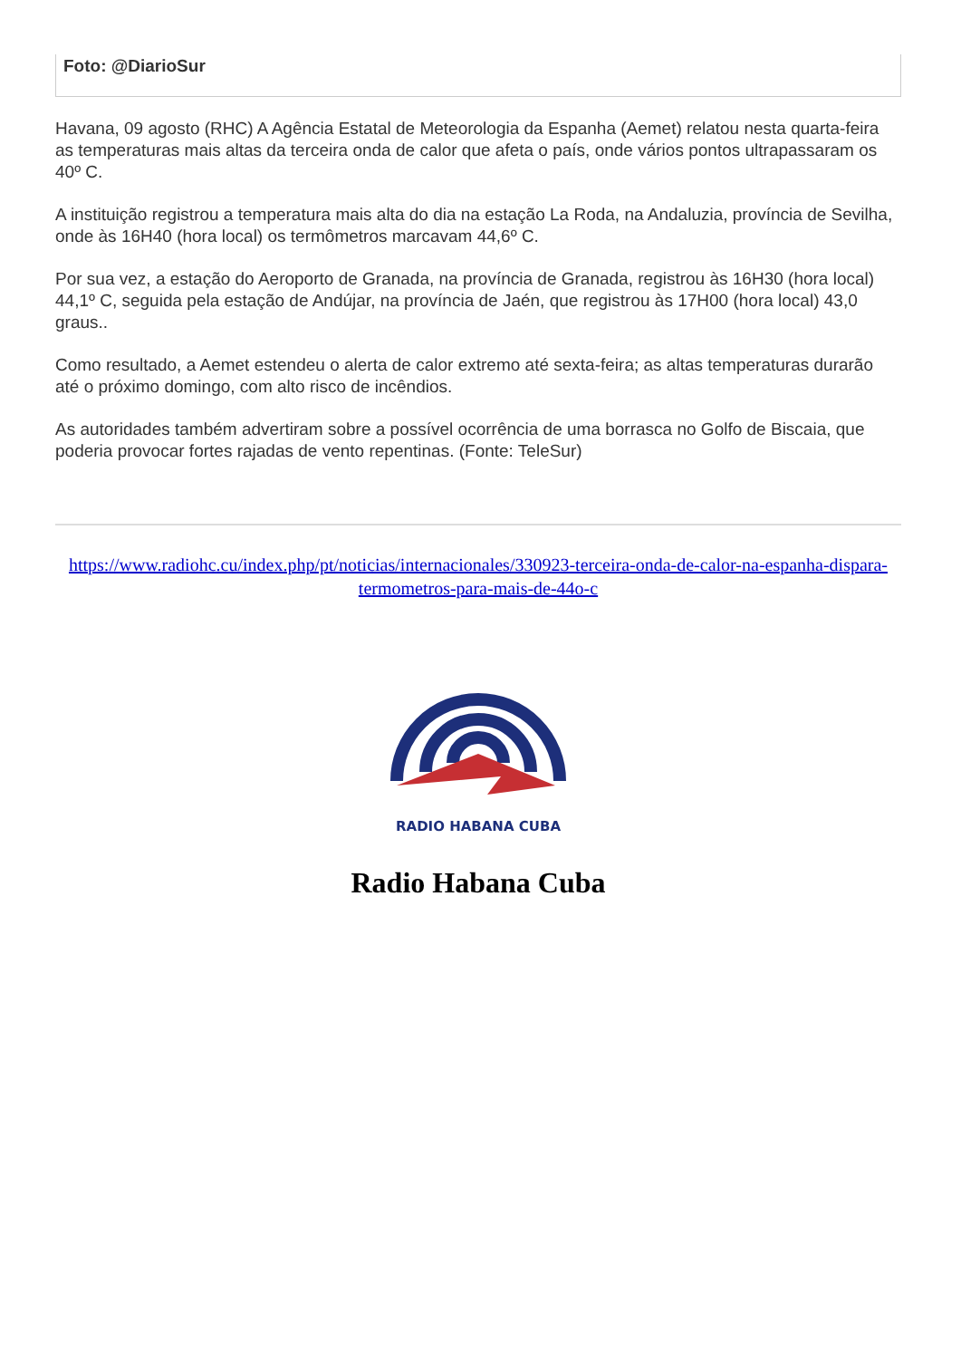Foto: @DiarioSur
Havana, 09 agosto (RHC) A Agência Estatal de Meteorologia da Espanha (Aemet) relatou nesta quarta-feira as temperaturas mais altas da terceira onda de calor que afeta o país, onde vários pontos ultrapassaram os 40º C.
A instituição registrou a temperatura mais alta do dia na estação La Roda, na Andaluzia, província de Sevilha, onde às 16H40 (hora local) os termômetros marcavam 44,6º C.
Por sua vez, a estação do Aeroporto de Granada, na província de Granada, registrou às 16H30 (hora local) 44,1º C, seguida pela estação de Andújar, na província de Jaén, que registrou às 17H00 (hora local) 43,0 graus..
Como resultado, a Aemet estendeu o alerta de calor extremo até sexta-feira; as altas temperaturas durarão até o próximo domingo, com alto risco de incêndios.
As autoridades também advertiram sobre a possível ocorrência de uma borrasca no Golfo de Biscaia, que poderia provocar fortes rajadas de vento repentinas. (Fonte: TeleSur)
https://www.radiohc.cu/index.php/pt/noticias/internacionales/330923-terceira-onda-de-calor-na-espanha-dispara-termometros-para-mais-de-44o-c
RADIO HABANA CUBA
Radio Habana Cuba